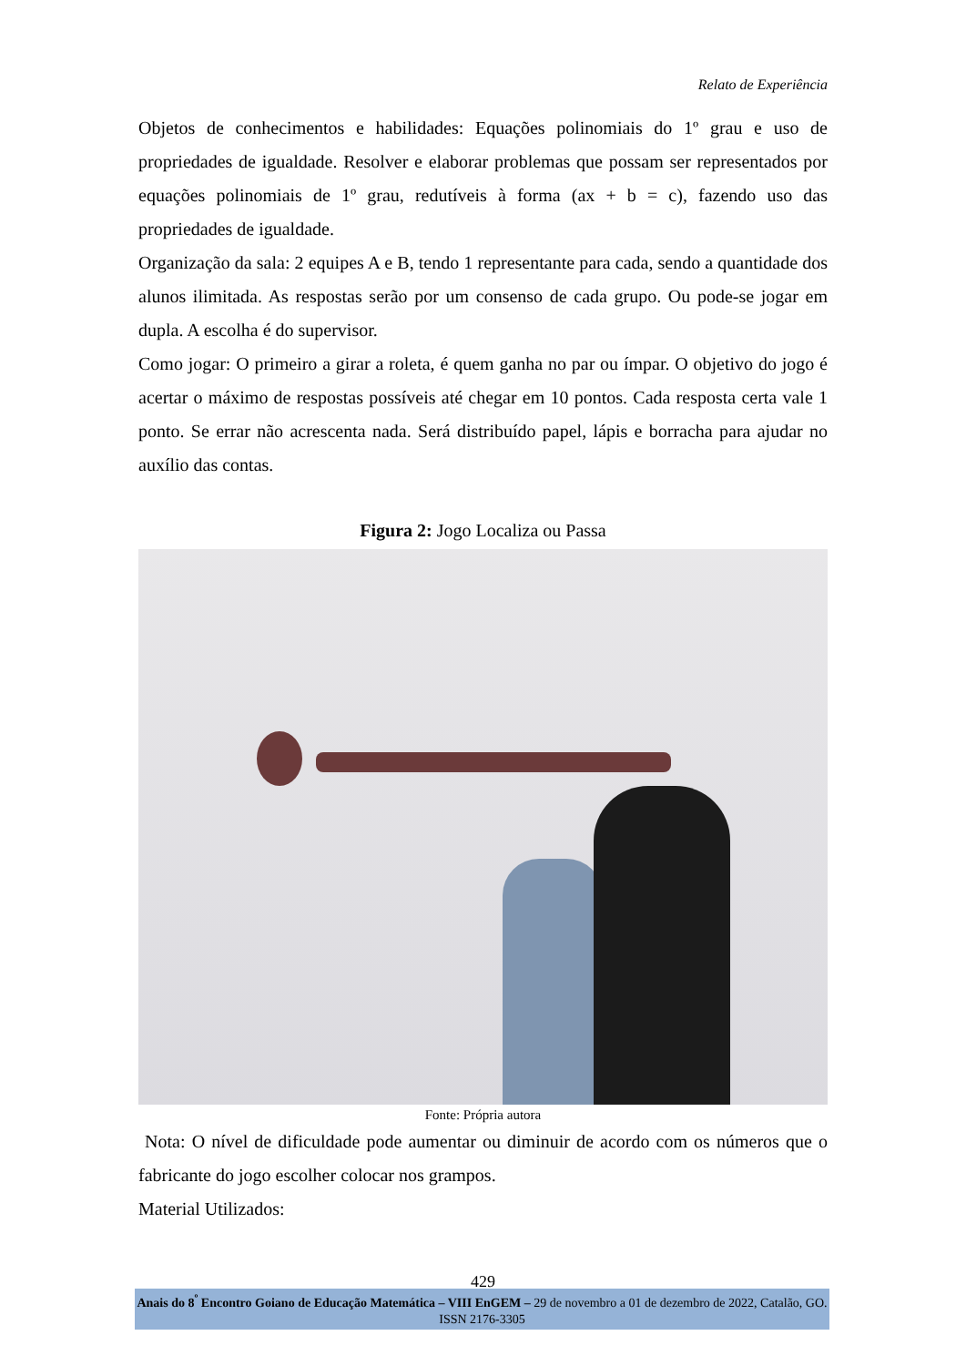Relato de Experiência
Objetos de conhecimentos e habilidades: Equações polinomiais do 1º grau e uso de propriedades de igualdade. Resolver e elaborar problemas que possam ser representados por equações polinomiais de 1º grau, redutíveis à forma (ax + b = c), fazendo uso das propriedades de igualdade.
Organização da sala: 2 equipes A e B, tendo 1 representante para cada, sendo a quantidade dos alunos ilimitada. As respostas serão por um consenso de cada grupo. Ou pode-se jogar em dupla. A escolha é do supervisor.
Como jogar: O primeiro a girar a roleta, é quem ganha no par ou ímpar. O objetivo do jogo é acertar o máximo de respostas possíveis até chegar em 10 pontos. Cada resposta certa vale 1 ponto. Se errar não acrescenta nada. Será distribuído papel, lápis e borracha para ajudar no auxílio das contas.
Figura 2: Jogo Localiza ou Passa
Fonte: Própria autora
Nota: O nível de dificuldade pode aumentar ou diminuir de acordo com os números que o fabricante do jogo escolher colocar nos grampos.
Material Utilizados:
429
Anais do 8<sup>º</sup> Encontro Goiano de Educação Matemática – VIII EnGEM – 29 de novembro a 01 de dezembro de 2022, Catalão, GO. ISSN 2176-3305